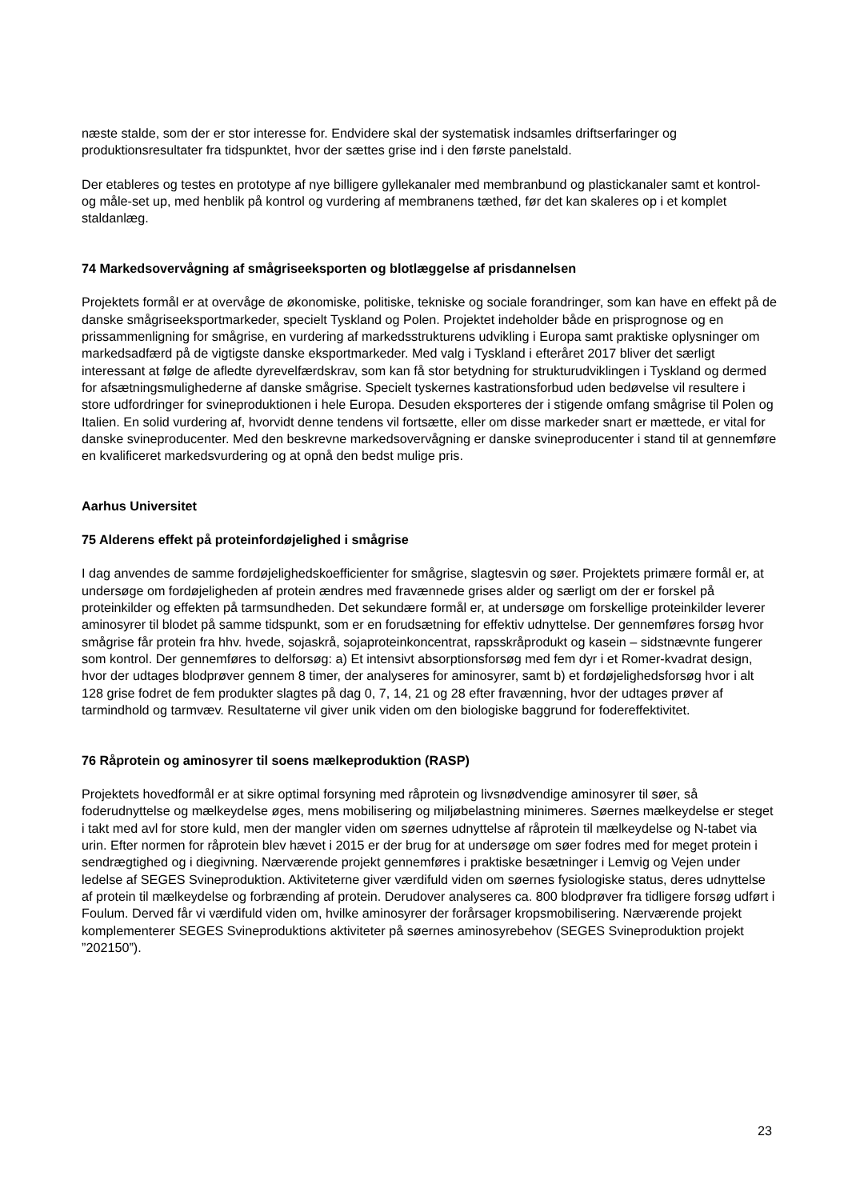næste stalde, som der er stor interesse for. Endvidere skal der systematisk indsamles driftserfaringer og produktionsresultater fra tidspunktet, hvor der sættes grise ind i den første panelstald.
Der etableres og testes en prototype af nye billigere gyllekanaler med membranbund og plastickanaler samt et kontrol- og måle-set up, med henblik på kontrol og vurdering af membranens tæthed, før det kan skaleres op i et komplet staldanlæg.
74 Markedsovervågning af smågriseeksporten og blotlæggelse af prisdannelsen
Projektets formål er at overvåge de økonomiske, politiske, tekniske og sociale forandringer, som kan have en effekt på de danske smågriseeksportmarkeder, specielt Tyskland og Polen. Projektet indeholder både en prisprognose og en prissammenligning for smågrise, en vurdering af markedsstrukturens udvikling i Europa samt praktiske oplysninger om markedsadfærd på de vigtigste danske eksportmarkeder. Med valg i Tyskland i efteråret 2017 bliver det særligt interessant at følge de afledte dyrevelfærdskrav, som kan få stor betydning for strukturudviklingen i Tyskland og dermed for afsætningsmulighederne af danske smågrise. Specielt tyskernes kastrationsforbud uden bedøvelse vil resultere i store udfordringer for svineproduktionen i hele Europa. Desuden eksporteres der i stigende omfang smågrise til Polen og Italien. En solid vurdering af, hvorvidt denne tendens vil fortsætte, eller om disse markeder snart er mættede, er vital for danske svineproducenter. Med den beskrevne markedsovervågning er danske svineproducenter i stand til at gennemføre en kvalificeret markedsvurdering og at opnå den bedst mulige pris.
Aarhus Universitet
75 Alderens effekt på proteinfordøjelighed i smågrise
I dag anvendes de samme fordøjelighedskoefficienter for smågrise, slagtesvin og søer. Projektets primære formål er, at undersøge om fordøjeligheden af protein ændres med fravænnede grises alder og særligt om der er forskel på proteinkilder og effekten på tarmsundheden. Det sekundære formål er, at undersøge om forskellige proteinkilder leverer aminosyrer til blodet på samme tidspunkt, som er en forudsætning for effektiv udnyttelse. Der gennemføres forsøg hvor smågrise får protein fra hhv. hvede, sojaskrå, sojaproteinkoncentrat, rapsskråprodukt og kasein – sidstnævnte fungerer som kontrol. Der gennemføres to delforsøg: a) Et intensivt absorptionsforsøg med fem dyr i et Romer-kvadrat design, hvor der udtages blodprøver gennem 8 timer, der analyseres for aminosyrer, samt b) et fordøjelighedsforsøg hvor i alt 128 grise fodret de fem produkter slagtes på dag 0, 7, 14, 21 og 28 efter fravænning, hvor der udtages prøver af tarmindhold og tarmvæv. Resultaterne vil giver unik viden om den biologiske baggrund for fodereffektivitet.
76 Råprotein og aminosyrer til soens mælkeproduktion (RASP)
Projektets hovedformål er at sikre optimal forsyning med råprotein og livsnødvendige aminosyrer til søer, så foderudnyttelse og mælkeydelse øges, mens mobilisering og miljøbelastning minimeres. Søernes mælkeydelse er steget i takt med avl for store kuld, men der mangler viden om søernes udnyttelse af råprotein til mælkeydelse og N-tabet via urin. Efter normen for råprotein blev hævet i 2015 er der brug for at undersøge om søer fodres med for meget protein i sendrægtighed og i diegivning. Nærværende projekt gennemføres i praktiske besætninger i Lemvig og Vejen under ledelse af SEGES Svineproduktion. Aktiviteterne giver værdifuld viden om søernes fysiologiske status, deres udnyttelse af protein til mælkeydelse og forbrænding af protein. Derudover analyseres ca. 800 blodprøver fra tidligere forsøg udført i Foulum. Derved får vi værdifuld viden om, hvilke aminosyrer der forårsager kropsmobilisering. Nærværende projekt komplementerer SEGES Svineproduktions aktiviteter på søernes aminosyrebehov (SEGES Svineproduktion projekt ”202150”).
23